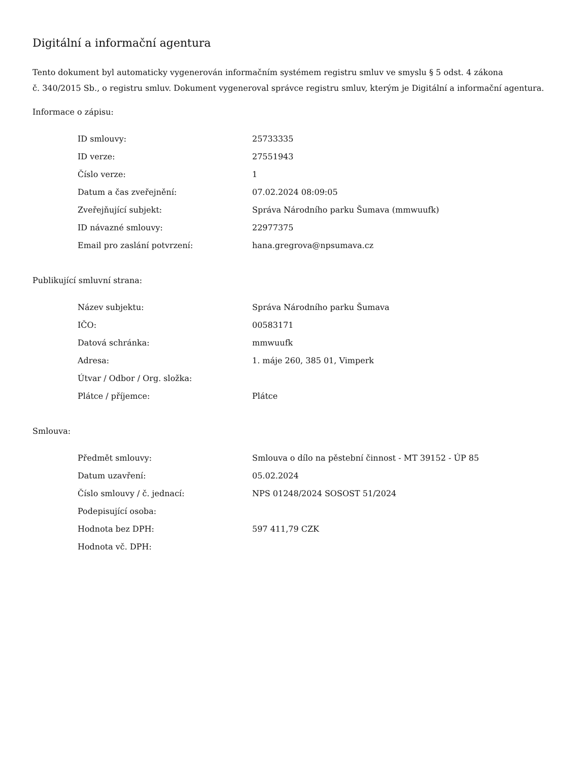Digitální a informační agentura
Tento dokument byl automaticky vygenerován informačním systémem registru smluv ve smyslu § 5 odst. 4 zákona
č. 340/2015 Sb., o registru smluv. Dokument vygeneroval správce registru smluv, kterým je Digitální a informační agentura.
Informace o zápisu:
| ID smlouvy: | 25733335 |
| ID verze: | 27551943 |
| Číslo verze: | 1 |
| Datum a čas zveřejnění: | 07.02.2024 08:09:05 |
| Zveřejňující subjekt: | Správa Národního parku Šumava (mmwuufk) |
| ID návazné smlouvy: | 22977375 |
| Email pro zaslání potvrzení: | hana.gregrova@npsumava.cz |
Publikující smluvní strana:
| Název subjektu: | Správa Národního parku Šumava |
| IČO: | 00583171 |
| Datová schránka: | mmwuufk |
| Adresa: | 1. máje 260, 385 01, Vimperk |
| Útvar / Odbor / Org. složka: | |
| Plátce / příjemce: | Plátce |
Smlouva:
| Předmět smlouvy: | Smlouva o dílo na pěstební činnost - MT 39152 - ÚP 85 |
| Datum uzavření: | 05.02.2024 |
| Číslo smlouvy / č. jednací: | NPS 01248/2024 SOSOST 51/2024 |
| Podepisující osoba: | |
| Hodnota bez DPH: | 597 411,79 CZK |
| Hodnota vč. DPH: | |